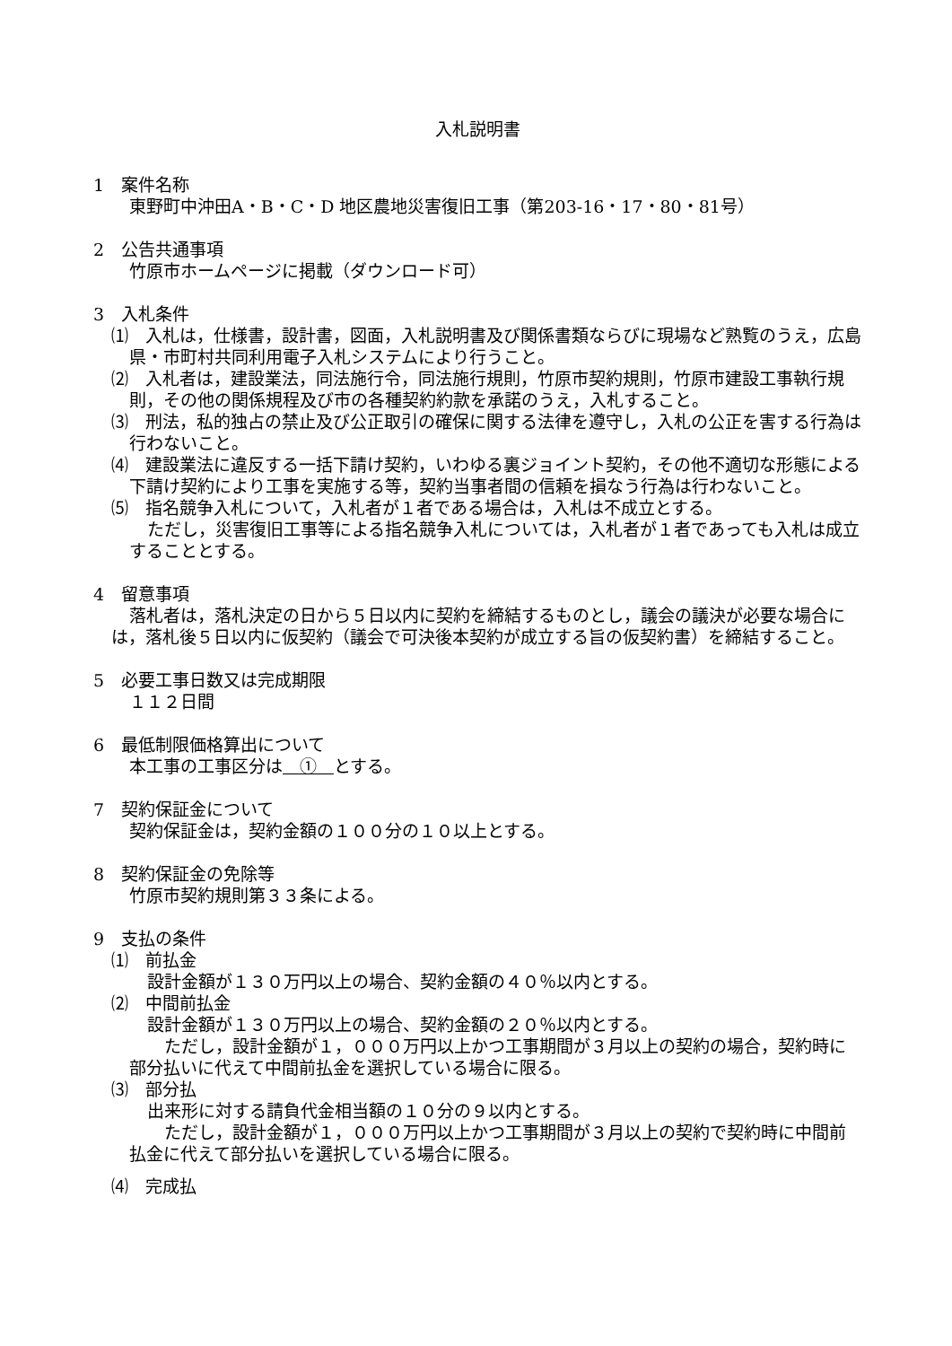入札説明書
1　案件名称
東野町中沖田A・B・C・D 地区農地災害復旧工事（第203-16・17・80・81号）
2　公告共通事項
竹原市ホームページに掲載（ダウンロード可）
3　入札条件
⑴　入札は，仕様書，設計書，図面，入札説明書及び関係書類ならびに現場など熟覧のうえ，広島県・市町村共同利用電子入札システムにより行うこと。
⑵　入札者は，建設業法，同法施行令，同法施行規則，竹原市契約規則，竹原市建設工事執行規則，その他の関係規程及び市の各種契約約款を承諾のうえ，入札すること。
⑶　刑法，私的独占の禁止及び公正取引の確保に関する法律を遵守し，入札の公正を害する行為は行わないこと。
⑷　建設業法に違反する一括下請け契約，いわゆる裏ジョイント契約，その他不適切な形態による下請け契約により工事を実施する等，契約当事者間の信頼を損なう行為は行わないこと。
⑸　指名競争入札について，入札者が１者である場合は，入札は不成立とする。
ただし，災害復旧工事等による指名競争入札については，入札者が１者であっても入札は成立することとする。
4　留意事項
落札者は，落札決定の日から５日以内に契約を締結するものとし，議会の議決が必要な場合には，落札後５日以内に仮契約（議会で可決後本契約が成立する旨の仮契約書）を締結すること。
5　必要工事日数又は完成期限
１１２日間
6　最低制限価格算出について
本工事の工事区分は　①　とする。
7　契約保証金について
契約保証金は，契約金額の１００分の１０以上とする。
8　契約保証金の免除等
竹原市契約規則第３３条による。
9　支払の条件
⑴　前払金
設計金額が１３０万円以上の場合、契約金額の４０％以内とする。
⑵　中間前払金
設計金額が１３０万円以上の場合、契約金額の２０％以内とする。
　ただし，設計金額が１，０００万円以上かつ工事期間が３月以上の契約の場合，契約時に部分払いに代えて中間前払金を選択している場合に限る。
⑶　部分払
出来形に対する請負代金相当額の１０分の９以内とする。
　ただし，設計金額が１，０００万円以上かつ工事期間が３月以上の契約で契約時に中間前払金に代えて部分払いを選択している場合に限る。
⑷　完成払